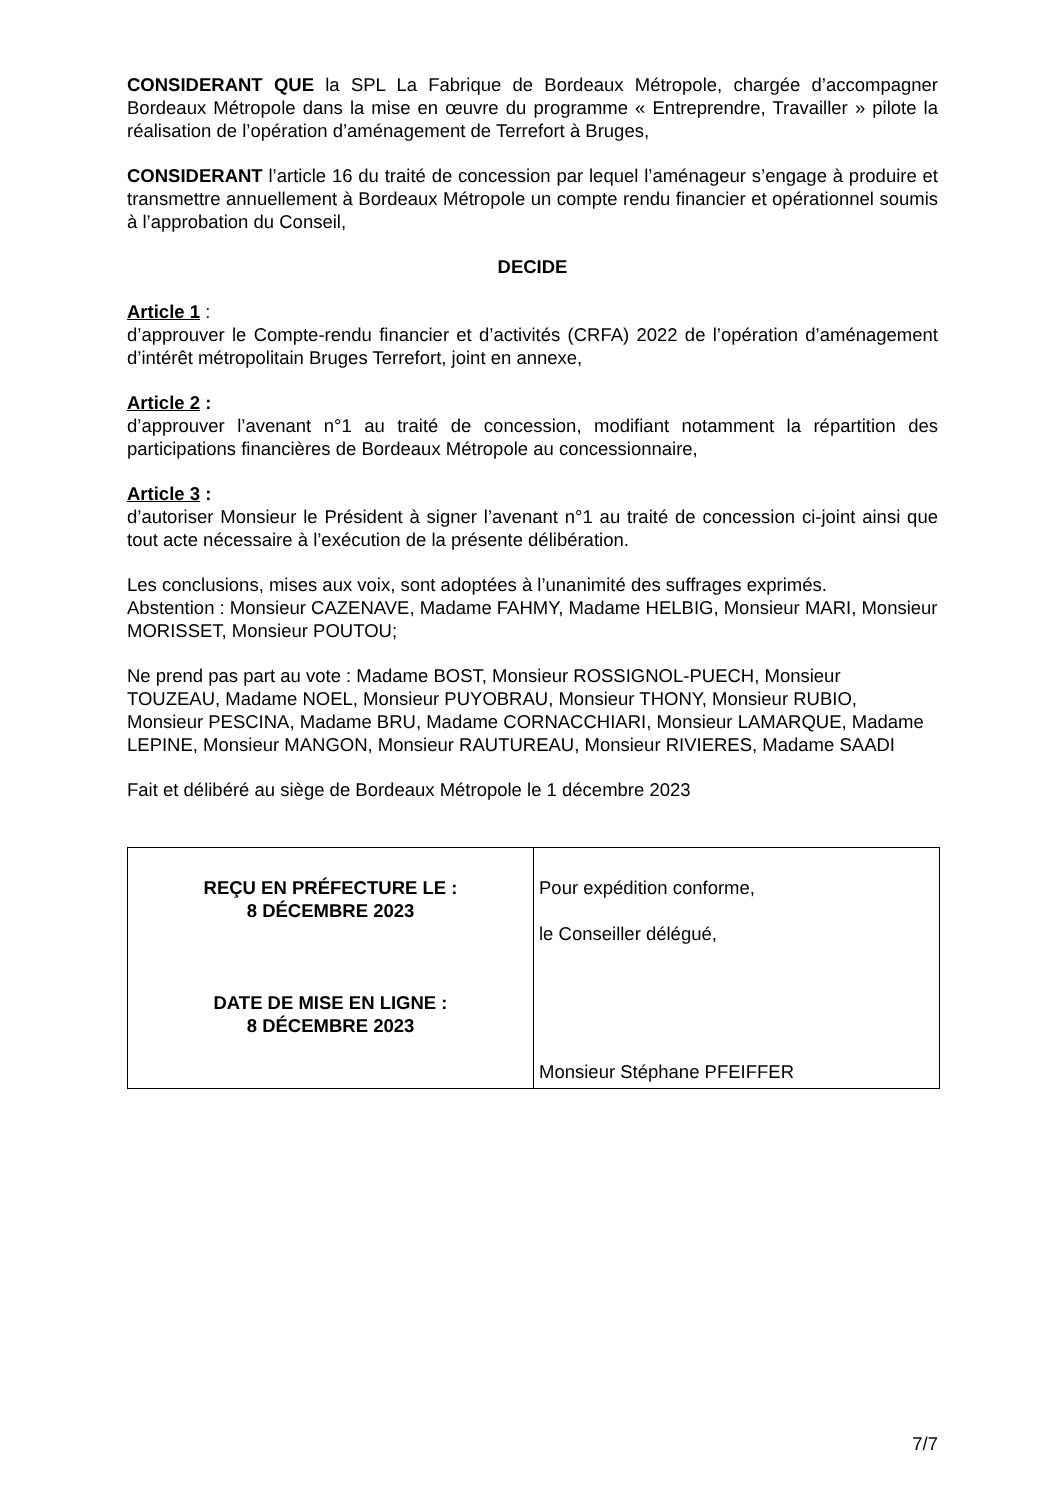CONSIDERANT QUE la SPL La Fabrique de Bordeaux Métropole, chargée d’accompagner Bordeaux Métropole dans la mise en œuvre du programme « Entreprendre, Travailler » pilote la réalisation de l’opération d’aménagement de Terrefort à Bruges,
CONSIDERANT l’article 16 du traité de concession par lequel l’aménageur s’engage à produire et transmettre annuellement à Bordeaux Métropole un compte rendu financier et opérationnel soumis à l’approbation du Conseil,
DECIDE
Article 1 :
d’approuver le Compte-rendu financier et d’activités (CRFA) 2022 de l’opération d’aménagement d’intérêt métropolitain Bruges Terrefort, joint en annexe,
Article 2 :
d’approuver l’avenant n°1 au traité de concession, modifiant notamment la répartition des participations financières de Bordeaux Métropole au concessionnaire,
Article 3 :
d’autoriser Monsieur le Président à signer l’avenant n°1 au traité de concession ci-joint ainsi que tout acte nécessaire à l’exécution de la présente délibération.
Les conclusions, mises aux voix, sont adoptées à l’unanimité des suffrages exprimés.
Abstention : Monsieur CAZENAVE, Madame FAHMY, Madame HELBIG, Monsieur MARI, Monsieur MORISSET, Monsieur POUTOU;
Ne prend pas part au vote : Madame BOST, Monsieur ROSSIGNOL-PUECH, Monsieur TOUZEAU, Madame NOEL, Monsieur PUYOBRAU, Monsieur THONY, Monsieur RUBIO, Monsieur PESCINA, Madame BRU, Madame CORNACCHIARI, Monsieur LAMARQUE, Madame LEPINE, Monsieur MANGON, Monsieur RAUTUREAU, Monsieur RIVIERES, Madame SAADI
Fait et délibéré au siège de Bordeaux Métropole le 1 décembre 2023
| REÇU EN PRÉFECTURE LE : 8 DÉCEMBRE 2023 DATE DE MISE EN LIGNE : 8 DÉCEMBRE 2023 | Pour expédition conforme, le Conseiller délégué, Monsieur Stéphane PFEIFFER |
7/7